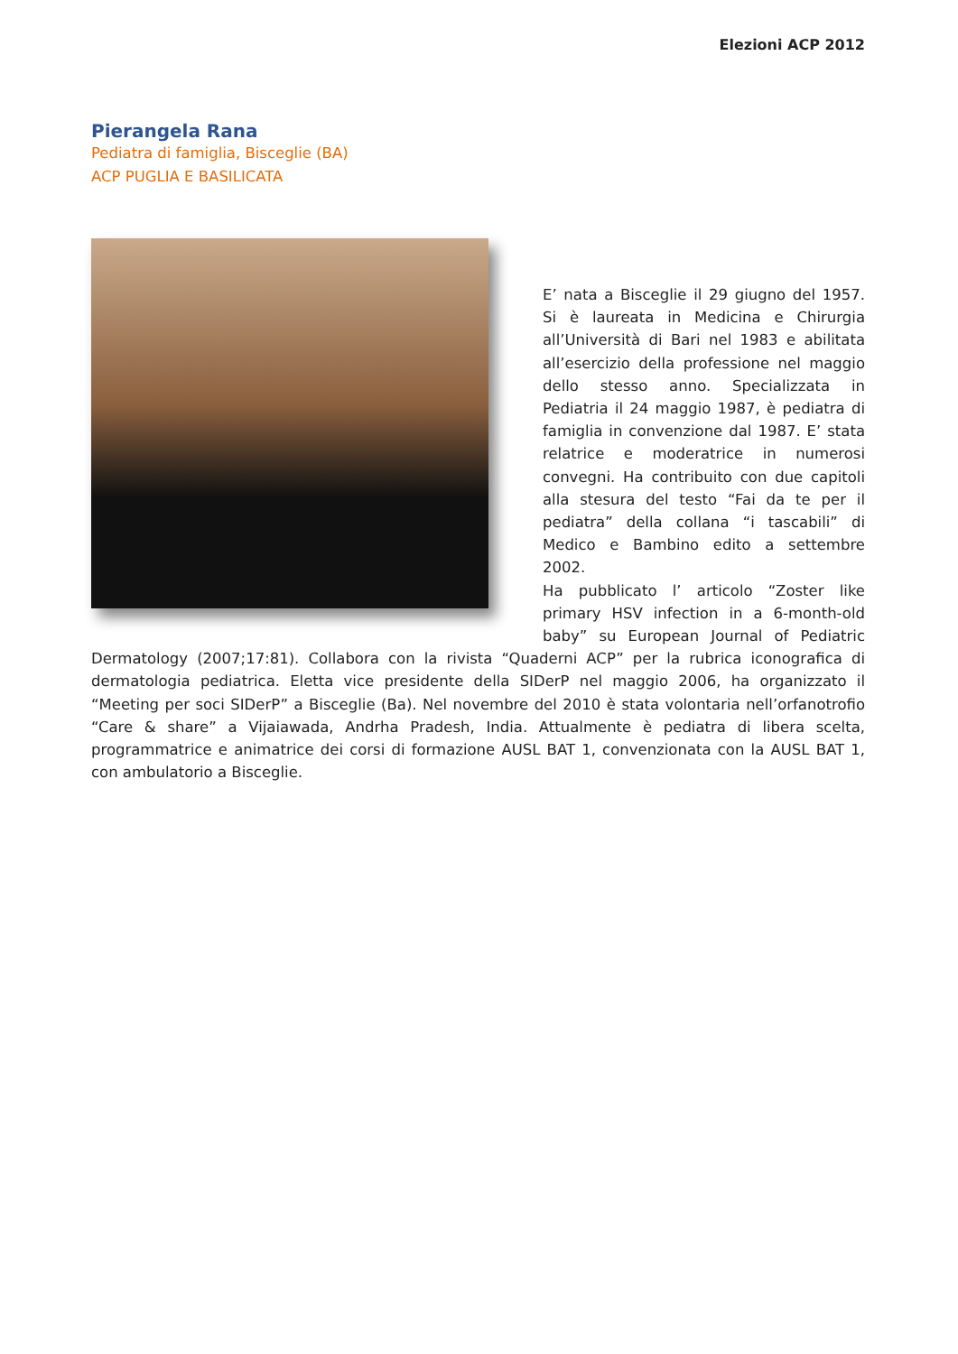Elezioni ACP 2012
Pierangela Rana
Pediatra di famiglia, Bisceglie (BA)
ACP PUGLIA E BASILICATA
E’ nata a Bisceglie il 29 giugno del 1957. Si è laureata in Medicina e Chirurgia all’Università di Bari nel 1983 e abilitata all’esercizio della professione nel maggio dello stesso anno. Specializzata in Pediatria il 24 maggio 1987, è pediatra di famiglia in convenzione dal 1987. E’ stata relatrice e moderatrice in numerosi convegni. Ha contribuito con due capitoli alla stesura del testo “Fai da te per il pediatra” della collana “i tascabili” di Medico e Bambino edito a settembre 2002.
Ha pubblicato l’ articolo “Zoster like primary HSV infection in a 6-month-old baby” su European Journal of Pediatric Dermatology (2007;17:81). Collabora con la rivista “Quaderni ACP” per la rubrica iconografica di dermatologia pediatrica. Eletta vice presidente della SIDerP nel maggio 2006, ha organizzato il “Meeting per soci SIDerP” a Bisceglie (Ba). Nel novembre del 2010 è stata volontaria nell’orfanotrofio “Care & share” a Vijaiawada, Andrha Pradesh, India. Attualmente è pediatra di libera scelta, programmatrice e animatrice dei corsi di formazione AUSL BAT 1, convenzionata con la AUSL BAT 1, con ambulatorio a Bisceglie.